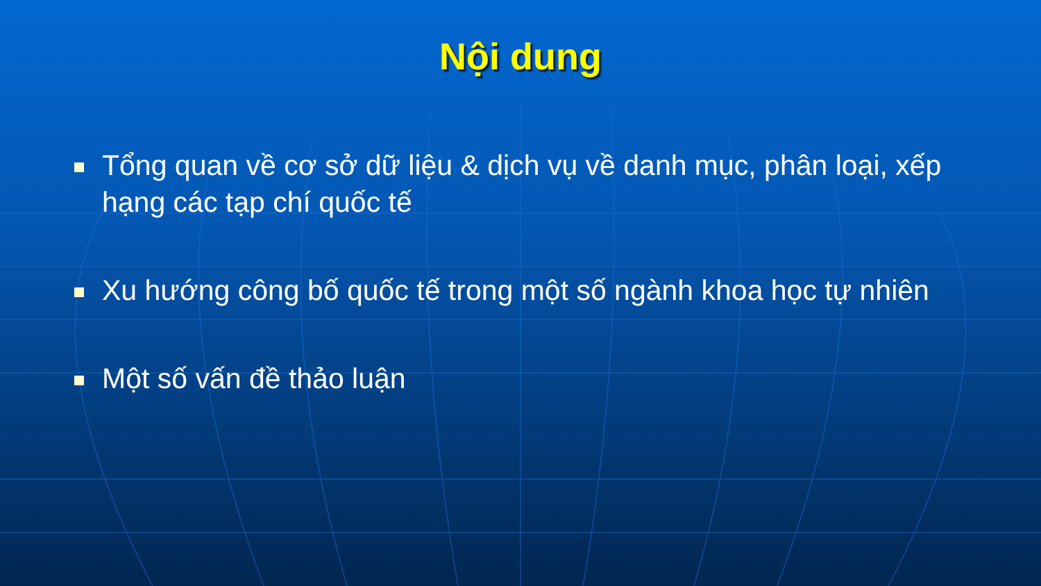Nội dung
Tổng quan về cơ sở dữ liệu & dịch vụ về danh mục, phân loại, xếp hạng các tạp chí quốc tế
Xu hướng công bố quốc tế trong một số ngành khoa học tự nhiên
Một số vấn đề thảo luận